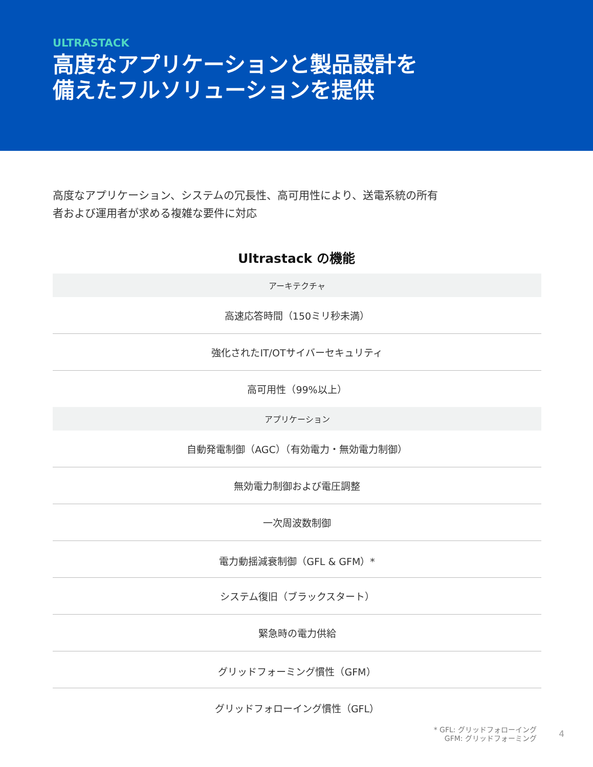ULTRASTACK
高度なアプリケーションと製品設計を
備えたフルソリューションを提供
高度なアプリケーション、システムの冗長性、高可用性により、送電系統の所有
者および運用者が求める複雑な要件に対応
Ultrastack の機能
| アーキテクチャ |
| --- |
| 高速応答時間（150ミリ秒未満） |
| 強化されたIT/OTサイバーセキュリティ |
| 高可用性（99%以上） |
| アプリケーション |
| 自動発電制御（AGC）（有効電力・無効電力制御） |
| 無効電力制御および電圧調整 |
| 一次周波数制御 |
| 電力動揺減衰制御（GFL & GFM）* |
| システム復旧（ブラックスタート） |
| 緊急時の電力供給 |
| グリッドフォーミング慣性（GFM） |
| グリッドフォローイング慣性（GFL） |
* GFL: グリッドフォローイング
GFM: グリッドフォーミング
4